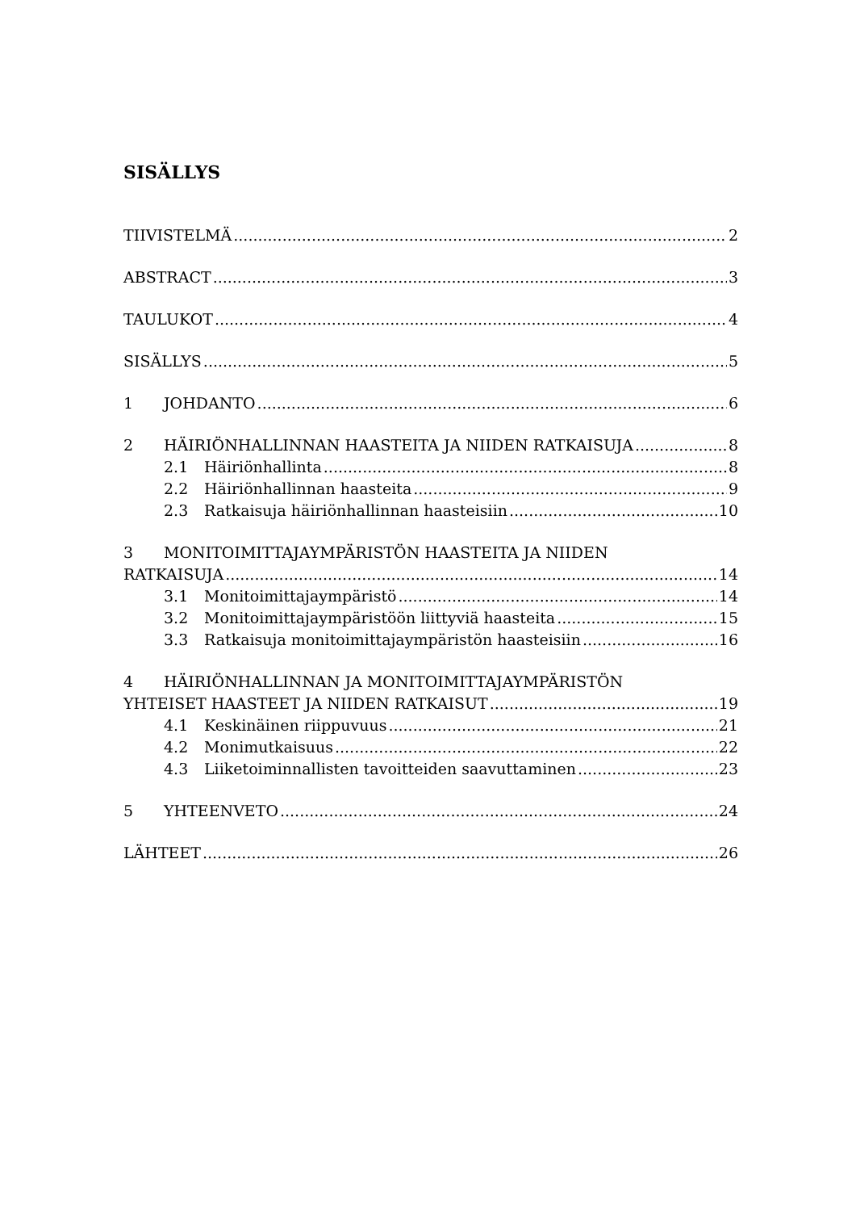SISÄLLYS
TIIVISTELMÄ 2
ABSTRACT 3
TAULUKOT 4
SISÄLLYS 5
1 JOHDANTO 6
2 HÄIRIÖNHALLINNAN HAASTEITA JA NIIDEN RATKAISUJA 8
2.1 Häiriönhallinta 8
2.2 Häiriönhallinnan haasteita 9
2.3 Ratkaisuja häiriönhallinnan haasteisiin 10
3 MONITOIMITTAJAYMPÄRISTÖN HAASTEITA JA NIIDEN
RATKAISUJA 14
3.1 Monitoimittajaympäristö 14
3.2 Monitoimittajaympäristöön liittyviä haasteita 15
3.3 Ratkaisuja monitoimittajaympäristön haasteisiin 16
4 HÄIRIÖNHALLINNAN JA MONITOIMITTAJAYMPÄRISTÖN
YHTEISET HAASTEET JA NIIDEN RATKAISUT 19
4.1 Keskinäinen riippuvuus 21
4.2 Monimutkaisuus 22
4.3 Liiketoiminnallisten tavoitteiden saavuttaminen 23
5 YHTEENVETO 24
LÄHTEET 26